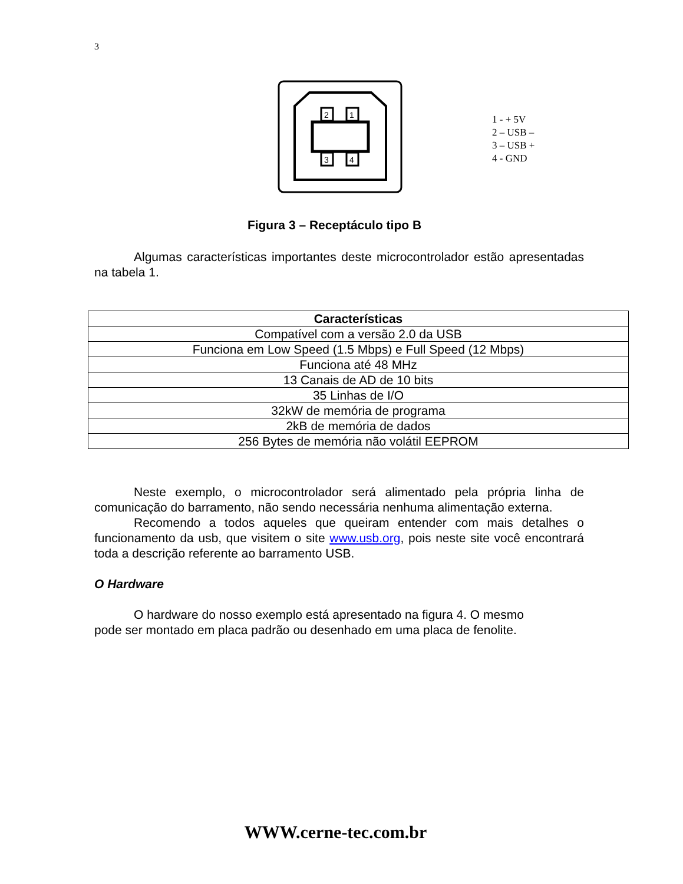3
2
1
3
4
1 - + 5V
2 – USB –
3 – USB +
4 - GND
Figura 3 – Receptáculo tipo B
Algumas características importantes deste microcontrolador estão apresentadas na tabela 1.
| Características |
| --- |
| Compatível com a versão 2.0 da USB |
| Funciona em Low Speed (1.5 Mbps) e Full Speed (12 Mbps) |
| Funciona até 48 MHz |
| 13 Canais de AD de 10 bits |
| 35 Linhas de I/O |
| 32kW de memória de programa |
| 2kB de memória de dados |
| 256 Bytes de memória não volátil EEPROM |
Neste exemplo, o microcontrolador será alimentado pela própria linha de comunicação do barramento, não sendo necessária nenhuma alimentação externa.
Recomendo a todos aqueles que queiram entender com mais detalhes o funcionamento da usb, que visitem o site www.usb.org, pois neste site você encontrará toda a descrição referente ao barramento USB.
O Hardware
O hardware do nosso exemplo está apresentado na figura 4. O mesmo
pode ser montado em placa padrão ou desenhado em uma placa de fenolite.
WWW.cerne-tec.com.br